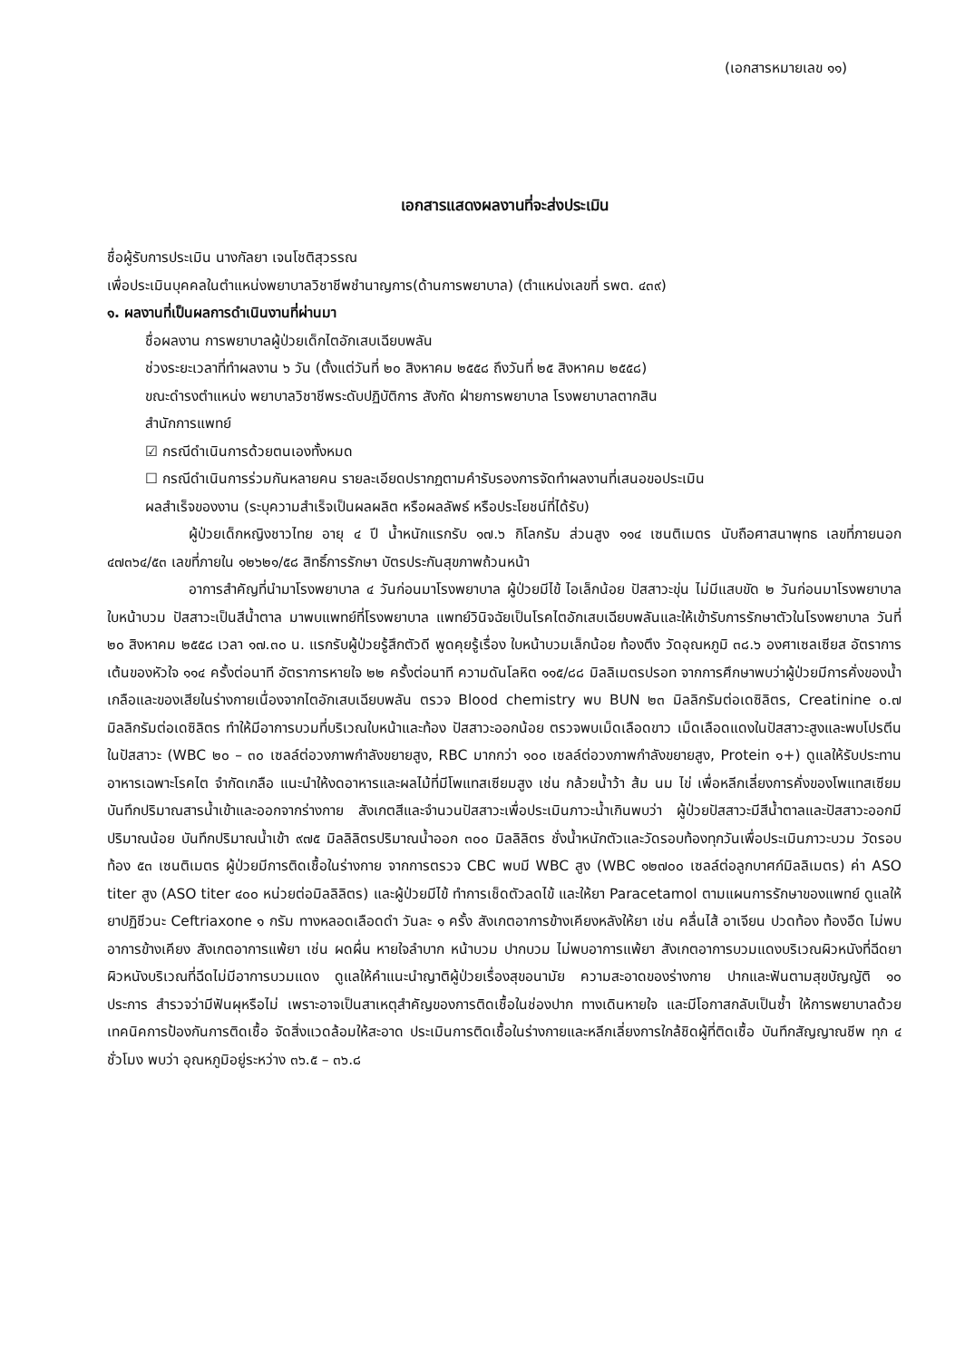(เอกสารหมายเลข ๑๑)
เอกสารแสดงผลงานที่จะส่งประเมิน
ชื่อผู้รับการประเมิน นางกัลยา เจนโชติสุวรรณ
เพื่อประเมินบุคคลในตำแหน่งพยาบาลวิชาชีพชำนาญการ(ด้านการพยาบาล) (ตำแหน่งเลขที่ รพต. ๔๓๙)
๑. ผลงานที่เป็นผลการดำเนินงานที่ผ่านมา
ชื่อผลงาน การพยาบาลผู้ป่วยเด็กไตอักเสบเฉียบพลัน
ช่วงระยะเวลาที่ทำผลงาน ๖ วัน (ตั้งแต่วันที่ ๒๐ สิงหาคม ๒๕๕๘ ถึงวันที่ ๒๕ สิงหาคม ๒๕๕๘)
ขณะดำรงตำแหน่ง พยาบาลวิชาชีพระดับปฏิบัติการ สังกัด ฝ่ายการพยาบาล โรงพยาบาลตากสิน
สำนักการแพทย์
☑ กรณีดำเนินการด้วยตนเองทั้งหมด
☐ กรณีดำเนินการร่วมกันหลายคน รายละเอียดปรากฏตามคำรับรองการจัดทำผลงานที่เสนอขอประเมิน
ผลสำเร็จของงาน (ระบุความสำเร็จเป็นผลผลิต หรือผลลัพธ์ หรือประโยชน์ที่ได้รับ)
ผู้ป่วยเด็กหญิงชาวไทย อายุ ๔ ปี น้ำหนักแรกรับ ๑๗.๖ กิโลกรัม ส่วนสูง ๑๑๔ เซนติเมตร นับถือศาสนาพุทธ เลขที่ภายนอก ๔๗๓๖๔/๕๓ เลขที่ภายใน ๑๒๖๒๑/๕๘ สิทธิ์การรักษา บัตรประกันสุขภาพถ้วนหน้า
อาการสำคัญที่นำมาโรงพยาบาล ๔ วันก่อนมาโรงพยาบาล ผู้ป่วยมีไข้ ไอเล็กน้อย ปัสสาวะขุ่น ไม่มีแสบขัด ๒ วันก่อนมาโรงพยาบาล ใบหน้าบวม ปัสสาวะเป็นสีน้ำตาล มาพบแพทย์ที่โรงพยาบาล แพทย์วินิจฉัยเป็นโรคไตอักเสบเฉียบพลันและให้เข้ารับการรักษาตัวในโรงพยาบาล วันที่ ๒๐ สิงหาคม ๒๕๕๘ เวลา ๑๗.๓๐ น. แรกรับผู้ป่วยรู้สึกตัวดี พูดคุยรู้เรื่อง ใบหน้าบวมเล็กน้อย ท้องตึง วัดอุณหภูมิ ๓๘.๖ องศาเซลเซียส อัตราการเต้นของหัวใจ ๑๑๔ ครั้งต่อนาที อัตราการหายใจ ๒๒ ครั้งต่อนาที ความดันโลหิต ๑๑๕/๘๘ มิลลิเมตรปรอท จากการศึกษาพบว่าผู้ป่วยมีการคั่งของน้ำ เกลือและของเสียในร่างกายเนื่องจากไตอักเสบเฉียบพลัน ตรวจ Blood chemistry พบ BUN ๒๓ มิลลิกรัมต่อเดซิลิตร, Creatinine ๐.๗ มิลลิกรัมต่อเดซิลิตร ทำให้มีอาการบวมที่บริเวณใบหน้าและท้อง ปัสสาวะออกน้อย ตรวจพบเม็ดเลือดขาว เม็ดเลือดแดงในปัสสาวะสูงและพบโปรตีนในปัสสาวะ (WBC ๒๐ – ๓๐ เซลล์ต่อวงภาพกำลังขยายสูง, RBC มากกว่า ๑๐๐ เซลล์ต่อวงภาพกำลังขยายสูง, Protein ๑+) ดูแลให้รับประทานอาหารเฉพาะโรคไต จำกัดเกลือ แนะนำให้งดอาหารและผลไม้ที่มีโพแทสเซียมสูง เช่น กล้วยน้ำว้า ส้ม นม ไข่ เพื่อหลีกเลี่ยงการคั่งของโพแทสเซียม บันทึกปริมาณสารน้ำเข้าและออกจากร่างกาย สังเกตสีและจำนวนปัสสาวะเพื่อประเมินภาวะน้ำเกินพบว่า ผู้ป่วยปัสสาวะมีสีน้ำตาลและปัสสาวะออกมีปริมาณน้อย บันทึกปริมาณน้ำเข้า ๙๗๕ มิลลิลิตรปริมาณน้ำออก ๓๐๐ มิลลิลิตร ชั่งน้ำหนักตัวและวัดรอบท้องทุกวันเพื่อประเมินภาวะบวม วัดรอบท้อง ๕๓ เซนติเมตร ผู้ป่วยมีการติดเชื้อในร่างกาย จากการตรวจ CBC พบมี WBC สูง (WBC ๑๒๗๐๐ เซลล์ต่อลูกบาศก์มิลลิเมตร) ค่า ASO titer สูง (ASO titer ๔๐๐ หน่วยต่อมิลลิลิตร) และผู้ป่วยมีไข้ ทำการเช็ดตัวลดไข้ และให้ยา Paracetamol ตามแผนการรักษาของแพทย์ ดูแลให้ยาปฏิชีวนะ Ceftriaxone ๑ กรัม ทางหลอดเลือดดำ วันละ ๑ ครั้ง สังเกตอาการข้างเคียงหลังให้ยา เช่น คลื่นไส้ อาเจียน ปวดท้อง ท้องอืด ไม่พบอาการข้างเคียง สังเกตอาการแพ้ยา เช่น ผดผื่น หายใจลำบาก หน้าบวม ปากบวม ไม่พบอาการแพ้ยา สังเกตอาการบวมแดงบริเวณผิวหนังที่ฉีดยา ผิวหนังบริเวณที่ฉีดไม่มีอาการบวมแดง ดูแลให้คำแนะนำญาติผู้ป่วยเรื่องสุขอนามัย ความสะอาดของร่างกาย ปากและฟันตามสุขบัญญัติ ๑๐ ประการ สำรวจว่ามีฟันผุหรือไม่ เพราะอาจเป็นสาเหตุสำคัญของการติดเชื้อในช่องปาก ทางเดินหายใจ และมีโอกาสกลับเป็นซ้ำ ให้การพยาบาลด้วยเทคนิคการป้องกันการติดเชื้อ จัดสิ่งแวดล้อมให้สะอาด ประเมินการติดเชื้อในร่างกายและหลีกเลี่ยงการใกล้ชิดผู้ที่ติดเชื้อ บันทึกสัญญาณชีพ ทุก ๔ ชั่วโมง พบว่า อุณหภูมิอยู่ระหว่าง ๓๖.๕ – ๓๖.๘